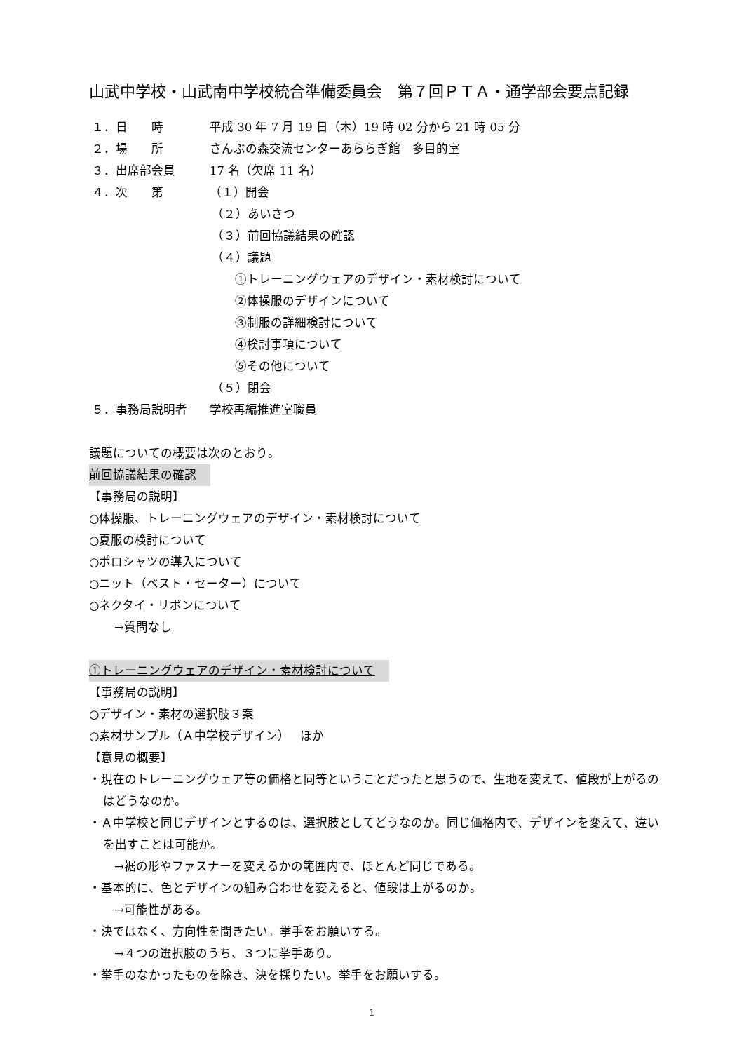山武中学校・山武南中学校統合準備委員会　第７回ＰＴＡ・通学部会要点記録
１．日　　時 平成 30 年 7 月 19 日（木）19 時 02 分から 21 時 05 分
２．場　　所 さんぶの森交流センターあららぎ館　多目的室
３．出席部会員 17 名（欠席 11 名）
４．次　　第 （１）開会
（２）あいさつ
（３）前回協議結果の確認
（４）議題
①トレーニングウェアのデザイン・素材検討について
②体操服のデザインについて
③制服の詳細検討について
④検討事項について
⑤その他について
（５）閉会
５．事務局説明者 学校再編推進室職員
議題についての概要は次のとおり。
前回協議結果の確認
【事務局の説明】
○体操服、トレーニングウェアのデザイン・素材検討について
○夏服の検討について
○ポロシャツの導入について
○ニット（ベスト・セーター）について
○ネクタイ・リボンについて
→質問なし
①トレーニングウェアのデザイン・素材検討について
【事務局の説明】
○デザイン・素材の選択肢３案
○素材サンプル（Ａ中学校デザイン）　 ほか
【意見の概要】
・現在のトレーニングウェア等の価格と同等ということだったと思うので、生地を変えて、値段が上がるのはどうなのか。
・Ａ中学校と同じデザインとするのは、選択肢としてどうなのか。同じ価格内で、デザインを変えて、違いを出すことは可能か。
→裾の形やファスナーを変えるかの範囲内で、ほとんど同じである。
・基本的に、色とデザインの組み合わせを変えると、値段は上がるのか。
→可能性がある。
・決ではなく、方向性を聞きたい。挙手をお願いする。
→４つの選択肢のうち、３つに挙手あり。
・挙手のなかったものを除き、決を採りたい。挙手をお願いする。
1